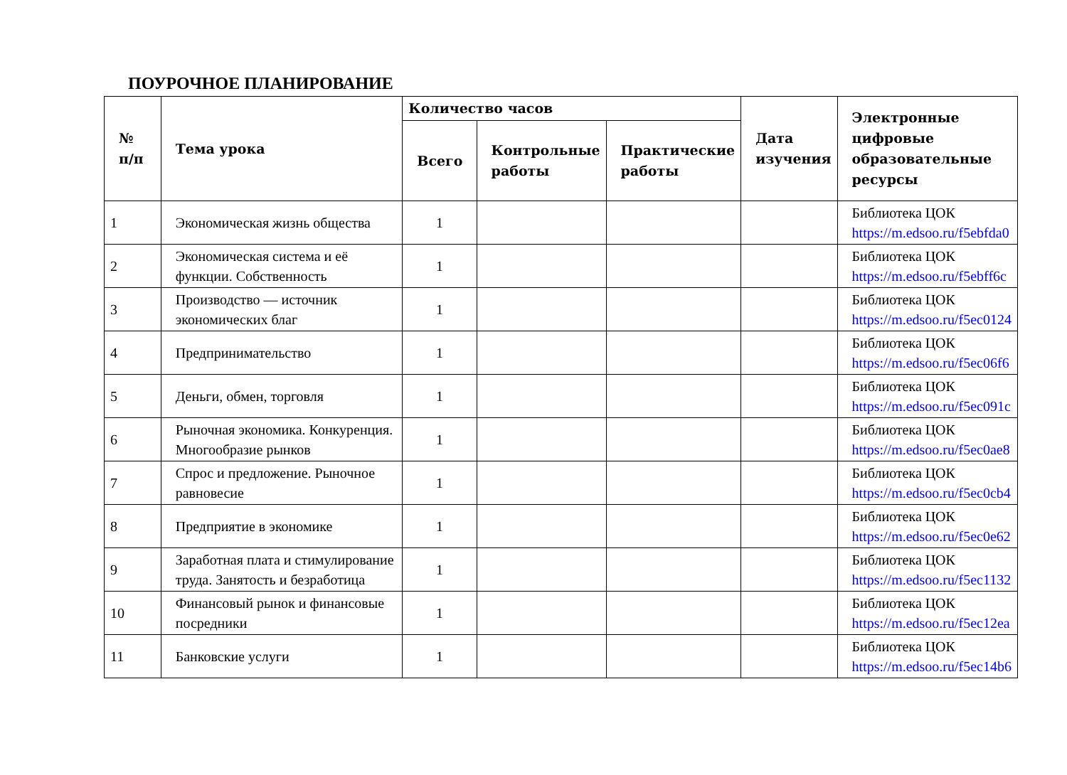ПОУРОЧНОЕ ПЛАНИРОВАНИЕ
| № п/п | Тема урока | Количество часов | | | Дата изучения | Электронные цифровые образовательные ресурсы |
| --- | --- | --- | --- | --- | --- | --- |
| | | Всего | Контрольные работы | Практические работы | | |
| 1 | Экономическая жизнь общества | 1 | | | | Библиотека ЦОК https://m.edsoo.ru/f5ebfda0 |
| 2 | Экономическая система и её функции. Собственность | 1 | | | | Библиотека ЦОК https://m.edsoo.ru/f5ebff6c |
| 3 | Производство — источник экономических благ | 1 | | | | Библиотека ЦОК https://m.edsoo.ru/f5ec0124 |
| 4 | Предпринимательство | 1 | | | | Библиотека ЦОК https://m.edsoo.ru/f5ec06f6 |
| 5 | Деньги, обмен, торговля | 1 | | | | Библиотека ЦОК https://m.edsoo.ru/f5ec091c |
| 6 | Рыночная экономика. Конкуренция. Многообразие рынков | 1 | | | | Библиотека ЦОК https://m.edsoo.ru/f5ec0ae8 |
| 7 | Спрос и предложение. Рыночное равновесие | 1 | | | | Библиотека ЦОК https://m.edsoo.ru/f5ec0cb4 |
| 8 | Предприятие в экономике | 1 | | | | Библиотека ЦОК https://m.edsoo.ru/f5ec0e62 |
| 9 | Заработная плата и стимулирование труда. Занятость и безработица | 1 | | | | Библиотека ЦОК https://m.edsoo.ru/f5ec1132 |
| 10 | Финансовый рынок и финансовые посредники | 1 | | | | Библиотека ЦОК https://m.edsoo.ru/f5ec12ea |
| 11 | Банковские услуги | 1 | | | | Библиотека ЦОК https://m.edsoo.ru/f5ec14b6 |